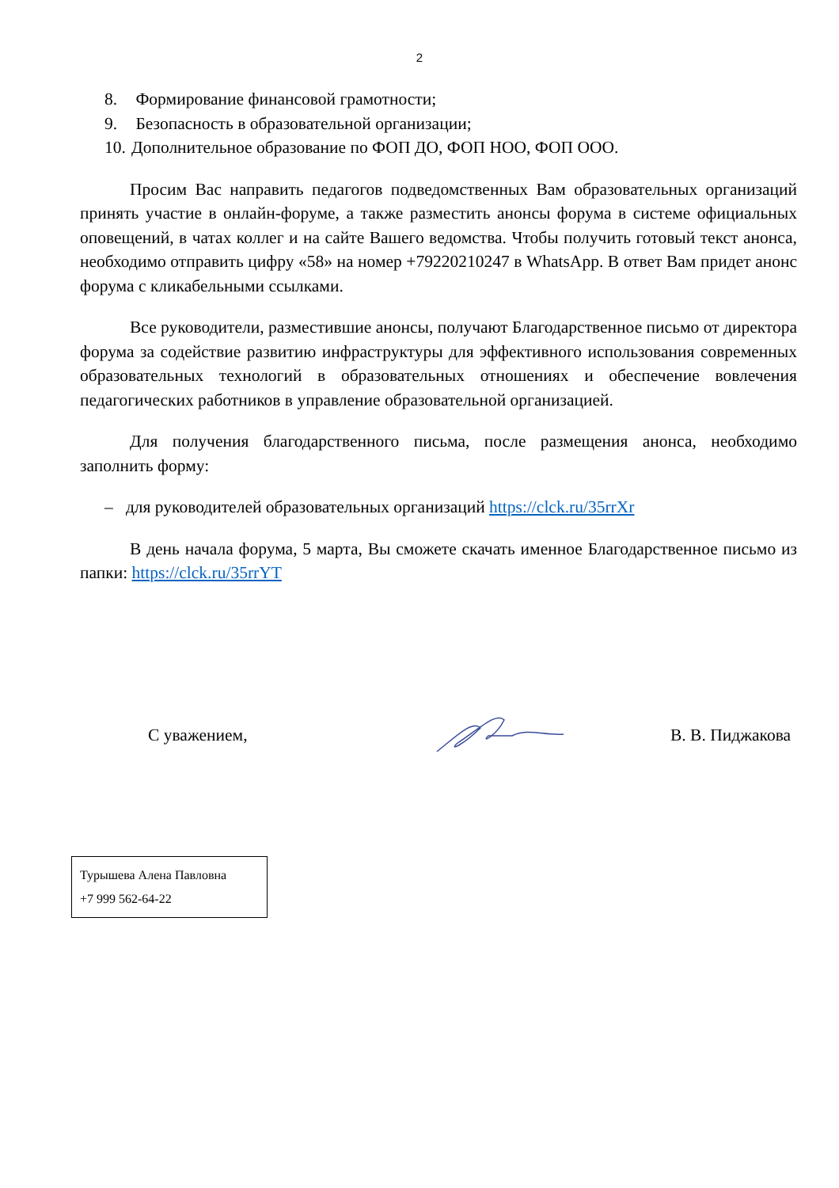2
8. Формирование финансовой грамотности;
9. Безопасность в образовательной организации;
10. Дополнительное образование по ФОП ДО, ФОП НОО, ФОП ООО.
Просим Вас направить педагогов подведомственных Вам образовательных организаций принять участие в онлайн-форуме, а также разместить анонсы форума в системе официальных оповещений, в чатах коллег и на сайте Вашего ведомства. Чтобы получить готовый текст анонса, необходимо отправить цифру «58» на номер +79220210247 в WhatsApp. В ответ Вам придет анонс форума с кликабельными ссылками.
Все руководители, разместившие анонсы, получают Благодарственное письмо от директора форума за содействие развитию инфраструктуры для эффективного использования современных образовательных технологий в образовательных отношениях и обеспечение вовлечения педагогических работников в управление образовательной организацией.
Для получения благодарственного письма, после размещения анонса, необходимо заполнить форму:
– для руководителей образовательных организаций https://clck.ru/35rrXr
В день начала форума, 5 марта, Вы сможете скачать именное Благодарственное письмо из папки: https://clck.ru/35rrYT
С уважением, В. В. Пиджакова
Турышева Алена Павловна
+7 999 562-64-22